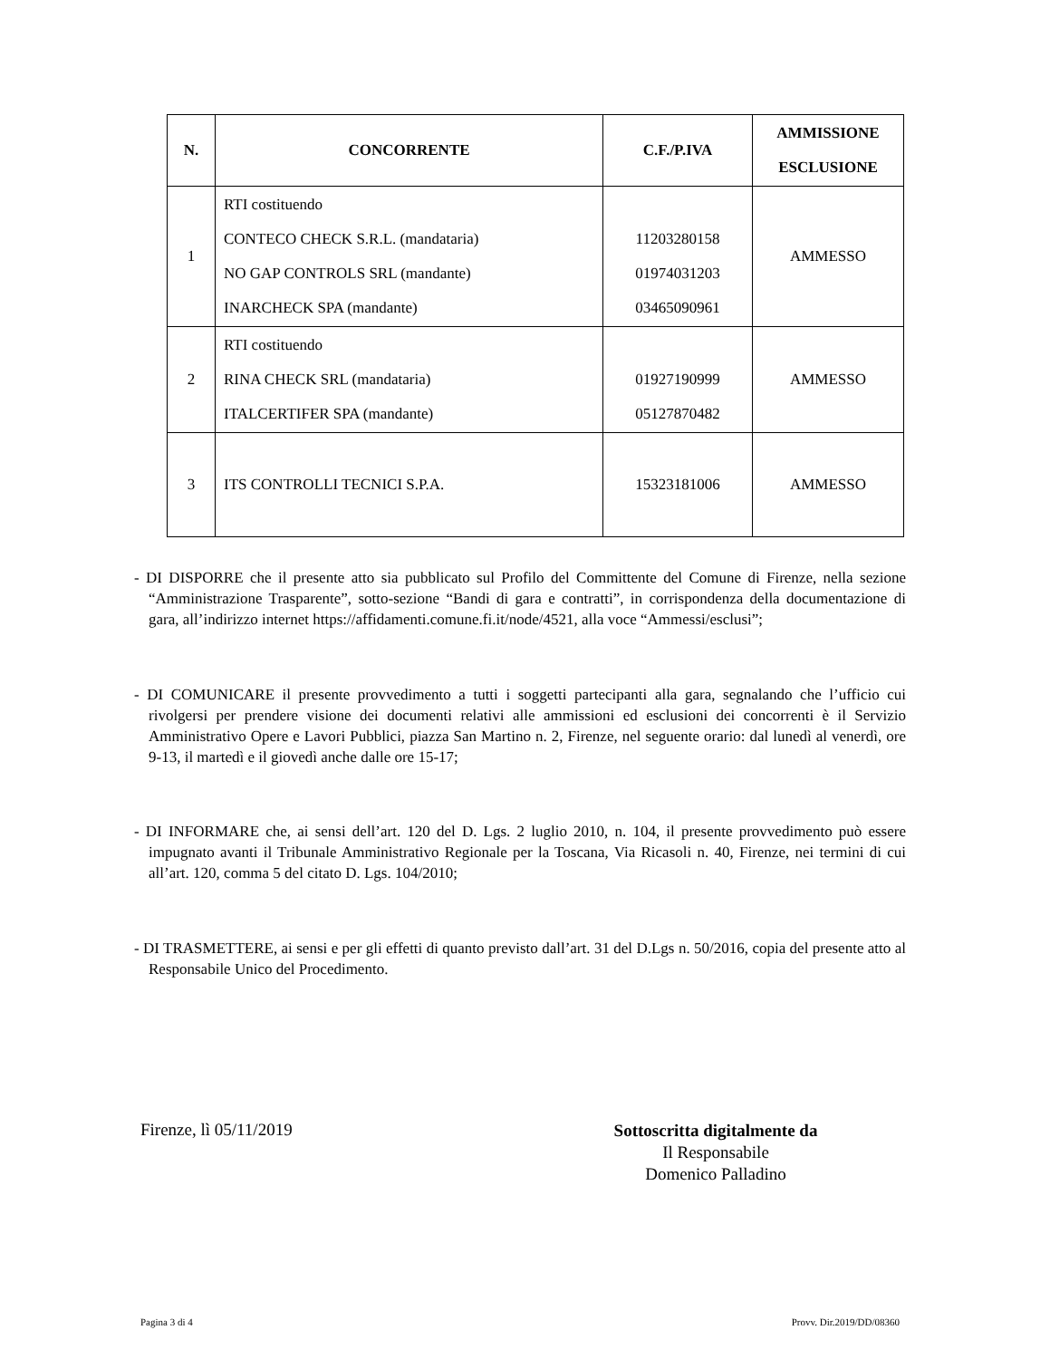| N. | CONCORRENTE | C.F./P.IVA | AMMISSIONE ESCLUSIONE |
| --- | --- | --- | --- |
| 1 | RTI costituendo CONTECO CHECK S.R.L. (mandataria) NO GAP CONTROLS SRL (mandante) INARCHECK SPA (mandante) | 11203280158 01974031203 03465090961 | AMMESSO |
| 2 | RTI costituendo RINA CHECK SRL (mandataria) ITALCERTIFER SPA (mandante) | 01927190999 05127870482 | AMMESSO |
| 3 | ITS CONTROLLI TECNICI S.P.A. | 15323181006 | AMMESSO |
- DI DISPORRE che il presente atto sia pubblicato sul Profilo del Committente del Comune di Firenze, nella sezione “Amministrazione Trasparente”, sotto-sezione “Bandi di gara e contratti”, in corrispondenza della documentazione di gara, all’indirizzo internet https://affidamenti.comune.fi.it/node/4521, alla voce “Ammessi/esclusi”;
- DI COMUNICARE il presente provvedimento a tutti i soggetti partecipanti alla gara, segnalando che l’ufficio cui rivolgersi per prendere visione dei documenti relativi alle ammissioni ed esclusioni dei concorrenti è il Servizio Amministrativo Opere e Lavori Pubblici, piazza San Martino n. 2, Firenze, nel seguente orario: dal lunedì al venerdì, ore 9-13, il martedì e il giovedì anche dalle ore 15-17;
- DI INFORMARE che, ai sensi dell’art. 120 del D. Lgs. 2 luglio 2010, n. 104, il presente provvedimento può essere impugnato avanti il Tribunale Amministrativo Regionale per la Toscana, Via Ricasoli n. 40, Firenze, nei termini di cui all’art. 120, comma 5 del citato D. Lgs. 104/2010;
- DI TRASMETTERE, ai sensi e per gli effetti di quanto previsto dall’art. 31 del D.Lgs n. 50/2016, copia del presente atto al Responsabile Unico del Procedimento.
Firenze, lì 05/11/2019
Sottoscritta digitalmente da
Il Responsabile
Domenico Palladino
Pagina 3 di 4 Provv. Dir.2019/DD/08360